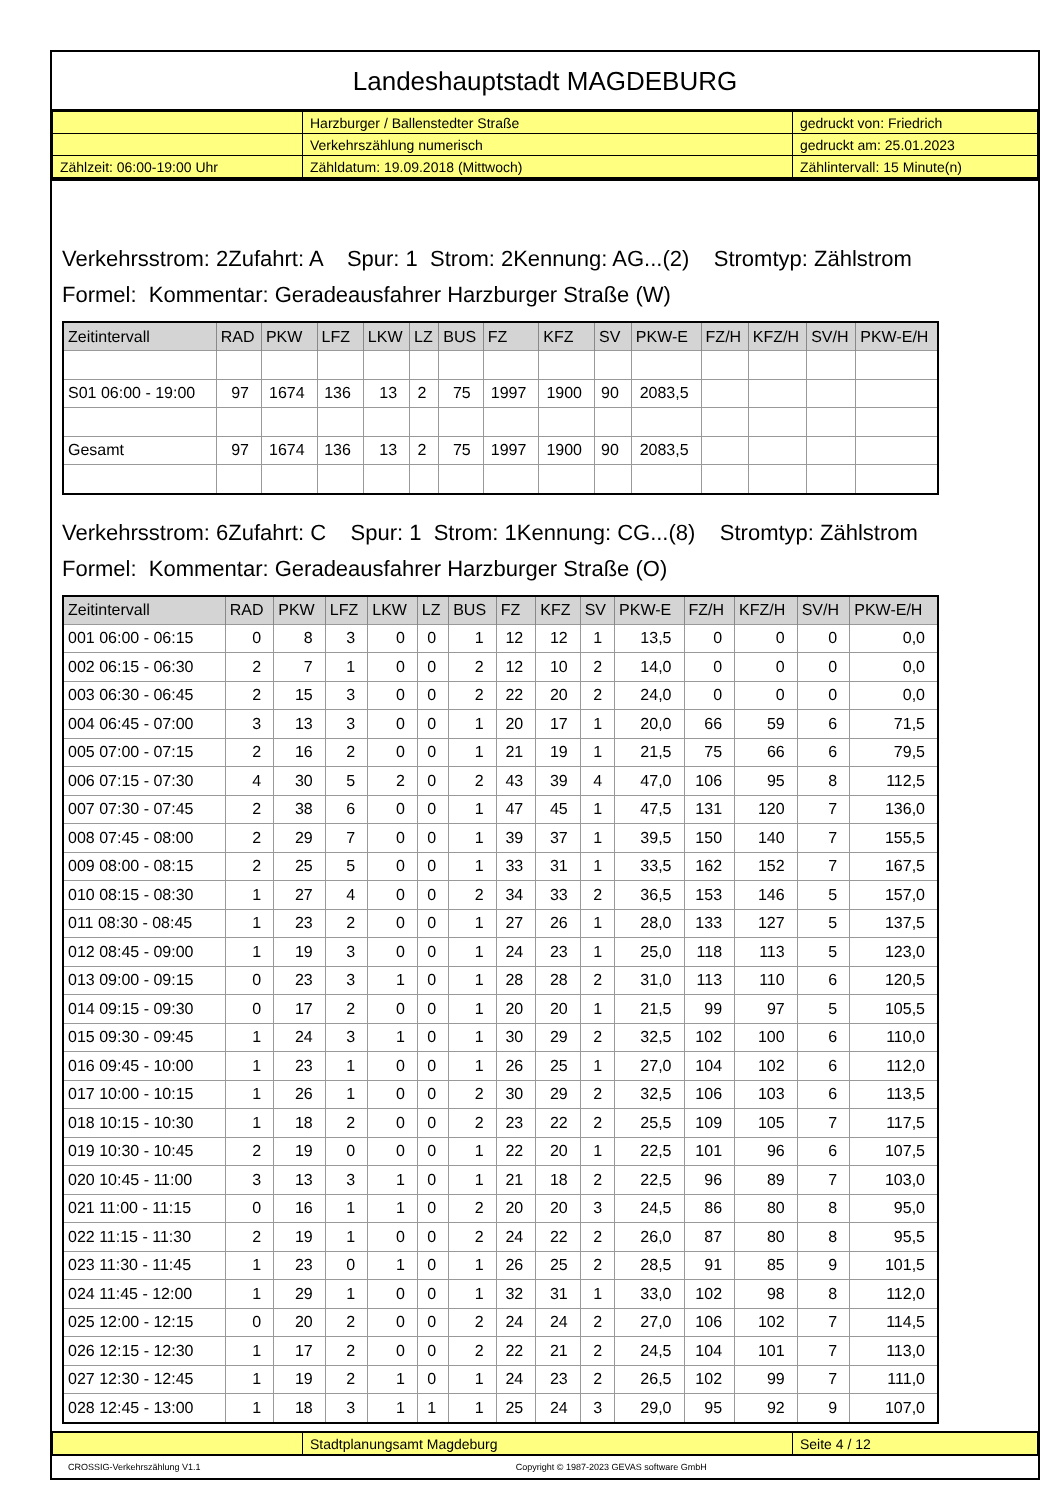Landeshauptstadt MAGDEBURG
| | Harzburger / Ballenstedter Straße | gedruckt von: Friedrich |
| | Verkehrszählung numerisch | gedruckt am: 25.01.2023 |
| Zählzeit: 06:00-19:00 Uhr | Zähldatum: 19.09.2018 (Mittwoch) | Zählintervall: 15 Minute(n) |
Verkehrsstrom: 2Zufahrt: A Spur: 1 Strom: 2Kennung: AG...(2) Stromtyp: Zählstrom
Formel: Kommentar: Geradeausfahrer Harzburger Straße (W)
| Zeitintervall | RAD | PKW | LFZ | LKW | LZ | BUS | FZ | KFZ | SV | PKW-E | FZ/H | KFZ/H | SV/H | PKW-E/H |
| --- | --- | --- | --- | --- | --- | --- | --- | --- | --- | --- | --- | --- | --- | --- |
| S01 06:00 - 19:00 | 97 | 1674 | 136 | 13 | 2 | 75 | 1997 | 1900 | 90 | 2083,5 | | | | |
| Gesamt | 97 | 1674 | 136 | 13 | 2 | 75 | 1997 | 1900 | 90 | 2083,5 | | | | |
Verkehrsstrom: 6Zufahrt: C Spur: 1 Strom: 1Kennung: CG...(8) Stromtyp: Zählstrom
Formel: Kommentar: Geradeausfahrer Harzburger Straße (O)
| Zeitintervall | RAD | PKW | LFZ | LKW | LZ | BUS | FZ | KFZ | SV | PKW-E | FZ/H | KFZ/H | SV/H | PKW-E/H |
| --- | --- | --- | --- | --- | --- | --- | --- | --- | --- | --- | --- | --- | --- | --- |
| 001 06:00 - 06:15 | 0 | 8 | 3 | 0 | 0 | 1 | 12 | 12 | 1 | 13,5 | 0 | 0 | 0 | 0,0 |
| 002 06:15 - 06:30 | 2 | 7 | 1 | 0 | 0 | 2 | 12 | 10 | 2 | 14,0 | 0 | 0 | 0 | 0,0 |
| 003 06:30 - 06:45 | 2 | 15 | 3 | 0 | 0 | 2 | 22 | 20 | 2 | 24,0 | 0 | 0 | 0 | 0,0 |
| 004 06:45 - 07:00 | 3 | 13 | 3 | 0 | 0 | 1 | 20 | 17 | 1 | 20,0 | 66 | 59 | 6 | 71,5 |
| 005 07:00 - 07:15 | 2 | 16 | 2 | 0 | 0 | 1 | 21 | 19 | 1 | 21,5 | 75 | 66 | 6 | 79,5 |
| 006 07:15 - 07:30 | 4 | 30 | 5 | 2 | 0 | 2 | 43 | 39 | 4 | 47,0 | 106 | 95 | 8 | 112,5 |
| 007 07:30 - 07:45 | 2 | 38 | 6 | 0 | 0 | 1 | 47 | 45 | 1 | 47,5 | 131 | 120 | 7 | 136,0 |
| 008 07:45 - 08:00 | 2 | 29 | 7 | 0 | 0 | 1 | 39 | 37 | 1 | 39,5 | 150 | 140 | 7 | 155,5 |
| 009 08:00 - 08:15 | 2 | 25 | 5 | 0 | 0 | 1 | 33 | 31 | 1 | 33,5 | 162 | 152 | 7 | 167,5 |
| 010 08:15 - 08:30 | 1 | 27 | 4 | 0 | 0 | 2 | 34 | 33 | 2 | 36,5 | 153 | 146 | 5 | 157,0 |
| 011 08:30 - 08:45 | 1 | 23 | 2 | 0 | 0 | 1 | 27 | 26 | 1 | 28,0 | 133 | 127 | 5 | 137,5 |
| 012 08:45 - 09:00 | 1 | 19 | 3 | 0 | 0 | 1 | 24 | 23 | 1 | 25,0 | 118 | 113 | 5 | 123,0 |
| 013 09:00 - 09:15 | 0 | 23 | 3 | 1 | 0 | 1 | 28 | 28 | 2 | 31,0 | 113 | 110 | 6 | 120,5 |
| 014 09:15 - 09:30 | 0 | 17 | 2 | 0 | 0 | 1 | 20 | 20 | 1 | 21,5 | 99 | 97 | 5 | 105,5 |
| 015 09:30 - 09:45 | 1 | 24 | 3 | 1 | 0 | 1 | 30 | 29 | 2 | 32,5 | 102 | 100 | 6 | 110,0 |
| 016 09:45 - 10:00 | 1 | 23 | 1 | 0 | 0 | 1 | 26 | 25 | 1 | 27,0 | 104 | 102 | 6 | 112,0 |
| 017 10:00 - 10:15 | 1 | 26 | 1 | 0 | 0 | 2 | 30 | 29 | 2 | 32,5 | 106 | 103 | 6 | 113,5 |
| 018 10:15 - 10:30 | 1 | 18 | 2 | 0 | 0 | 2 | 23 | 22 | 2 | 25,5 | 109 | 105 | 7 | 117,5 |
| 019 10:30 - 10:45 | 2 | 19 | 0 | 0 | 0 | 1 | 22 | 20 | 1 | 22,5 | 101 | 96 | 6 | 107,5 |
| 020 10:45 - 11:00 | 3 | 13 | 3 | 1 | 0 | 1 | 21 | 18 | 2 | 22,5 | 96 | 89 | 7 | 103,0 |
| 021 11:00 - 11:15 | 0 | 16 | 1 | 1 | 0 | 2 | 20 | 20 | 3 | 24,5 | 86 | 80 | 8 | 95,0 |
| 022 11:15 - 11:30 | 2 | 19 | 1 | 0 | 0 | 2 | 24 | 22 | 2 | 26,0 | 87 | 80 | 8 | 95,5 |
| 023 11:30 - 11:45 | 1 | 23 | 0 | 1 | 0 | 1 | 26 | 25 | 2 | 28,5 | 91 | 85 | 9 | 101,5 |
| 024 11:45 - 12:00 | 1 | 29 | 1 | 0 | 0 | 1 | 32 | 31 | 1 | 33,0 | 102 | 98 | 8 | 112,0 |
| 025 12:00 - 12:15 | 0 | 20 | 2 | 0 | 0 | 2 | 24 | 24 | 2 | 27,0 | 106 | 102 | 7 | 114,5 |
| 026 12:15 - 12:30 | 1 | 17 | 2 | 0 | 0 | 2 | 22 | 21 | 2 | 24,5 | 104 | 101 | 7 | 113,0 |
| 027 12:30 - 12:45 | 1 | 19 | 2 | 1 | 0 | 1 | 24 | 23 | 2 | 26,5 | 102 | 99 | 7 | 111,0 |
| 028 12:45 - 13:00 | 1 | 18 | 3 | 1 | 1 | 1 | 25 | 24 | 3 | 29,0 | 95 | 92 | 9 | 107,0 |
| | Stadtplanungsamt Magdeburg | Seite 4 / 12 |
CROSSIG-Verkehrszählung V1.1 Copyright © 1987-2023 GEVAS software GmbH